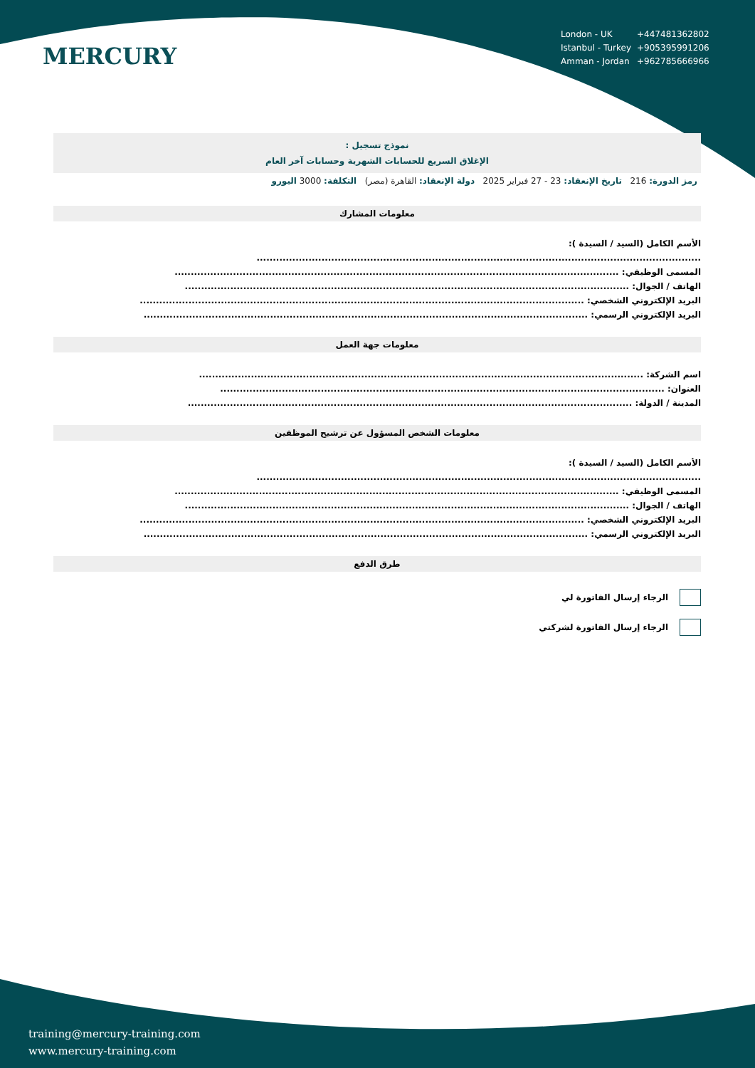| London - UK | +447481362802 |
| Istanbul - Turkey | +905395991206 |
| Amman - Jordan | +962785666966 |
MERCURY
نموذج تسجيل :
الإغلاق السريع للحسابات الشهرية وحسابات آخر العام
رمز الدورة: 216 تاريخ الإنعقاد: 23 - 27 فبراير 2025 دولة الإنعقاد: القاهرة (مصر) التكلفة: 3000 اليورو
معلومات المشارك
الأسم الكامل (السيد / السيدة ):
.........................................................................................................................................
المسمى الوظيفي: .........................................................................................................................................
الهاتف / الجوال: .........................................................................................................................................
البريد الإلكتروني الشخصي: .........................................................................................................................................
البريد الإلكتروني الرسمي: .........................................................................................................................................
معلومات جهة العمل
اسم الشركة: .........................................................................................................................................
العنوان: .........................................................................................................................................
المدينة / الدولة: .........................................................................................................................................
معلومات الشخص المسؤول عن ترشيح الموظفين
الأسم الكامل (السيد / السيدة ):
.........................................................................................................................................
المسمى الوظيفي: .........................................................................................................................................
الهاتف / الجوال: .........................................................................................................................................
البريد الإلكتروني الشخصي: .........................................................................................................................................
البريد الإلكتروني الرسمي: .........................................................................................................................................
طرق الدفع
الرجاء إرسال الفاتورة لي
الرجاء إرسال الفاتورة لشركتي
training@mercury-training.com
www.mercury-training.com